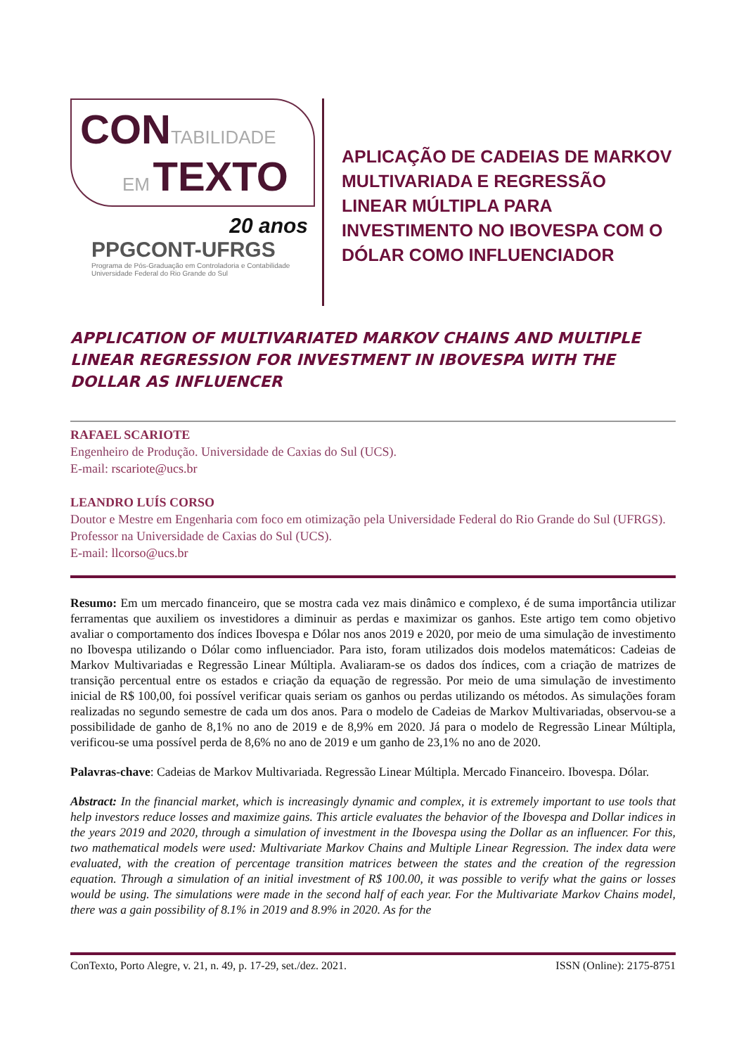CON TABILIDADE
EM TEXTO
20 anos
PPGCONT-UFRGS
Programa de Pós-Graduação em Controladoria e Contabilidade
Universidade Federal do Rio Grande do Sul
APLICAÇÃO DE CADEIAS DE MARKOV MULTIVARIADA E REGRESSÃO LINEAR MÚLTIPLA PARA INVESTIMENTO NO IBOVESPA COM O DÓLAR COMO INFLUENCIADOR
APPLICATION OF MULTIVARIATED MARKOV CHAINS AND MULTIPLE LINEAR REGRESSION FOR INVESTMENT IN IBOVESPA WITH THE DOLLAR AS INFLUENCER
RAFAEL SCARIOTE
Engenheiro de Produção. Universidade de Caxias do Sul (UCS).
E-mail: rscariote@ucs.br
LEANDRO LUÍS CORSO
Doutor e Mestre em Engenharia com foco em otimização pela Universidade Federal do Rio Grande do Sul (UFRGS). Professor na Universidade de Caxias do Sul (UCS).
E-mail: llcorso@ucs.br
Resumo: Em um mercado financeiro, que se mostra cada vez mais dinâmico e complexo, é de suma importância utilizar ferramentas que auxiliem os investidores a diminuir as perdas e maximizar os ganhos. Este artigo tem como objetivo avaliar o comportamento dos índices Ibovespa e Dólar nos anos 2019 e 2020, por meio de uma simulação de investimento no Ibovespa utilizando o Dólar como influenciador. Para isto, foram utilizados dois modelos matemáticos: Cadeias de Markov Multivariadas e Regressão Linear Múltipla. Avaliaram-se os dados dos índices, com a criação de matrizes de transição percentual entre os estados e criação da equação de regressão. Por meio de uma simulação de investimento inicial de R$ 100,00, foi possível verificar quais seriam os ganhos ou perdas utilizando os métodos. As simulações foram realizadas no segundo semestre de cada um dos anos. Para o modelo de Cadeias de Markov Multivariadas, observou-se a possibilidade de ganho de 8,1% no ano de 2019 e de 8,9% em 2020. Já para o modelo de Regressão Linear Múltipla, verificou-se uma possível perda de 8,6% no ano de 2019 e um ganho de 23,1% no ano de 2020.
Palavras-chave: Cadeias de Markov Multivariada. Regressão Linear Múltipla. Mercado Financeiro. Ibovespa. Dólar.
Abstract: In the financial market, which is increasingly dynamic and complex, it is extremely important to use tools that help investors reduce losses and maximize gains. This article evaluates the behavior of the Ibovespa and Dollar indices in the years 2019 and 2020, through a simulation of investment in the Ibovespa using the Dollar as an influencer. For this, two mathematical models were used: Multivariate Markov Chains and Multiple Linear Regression. The index data were evaluated, with the creation of percentage transition matrices between the states and the creation of the regression equation. Through a simulation of an initial investment of R$ 100.00, it was possible to verify what the gains or losses would be using. The simulations were made in the second half of each year. For the Multivariate Markov Chains model, there was a gain possibility of 8.1% in 2019 and 8.9% in 2020. As for the
ConTexto, Porto Alegre, v. 21, n. 49, p. 17-29, set./dez. 2021. ISSN (Online): 2175-8751